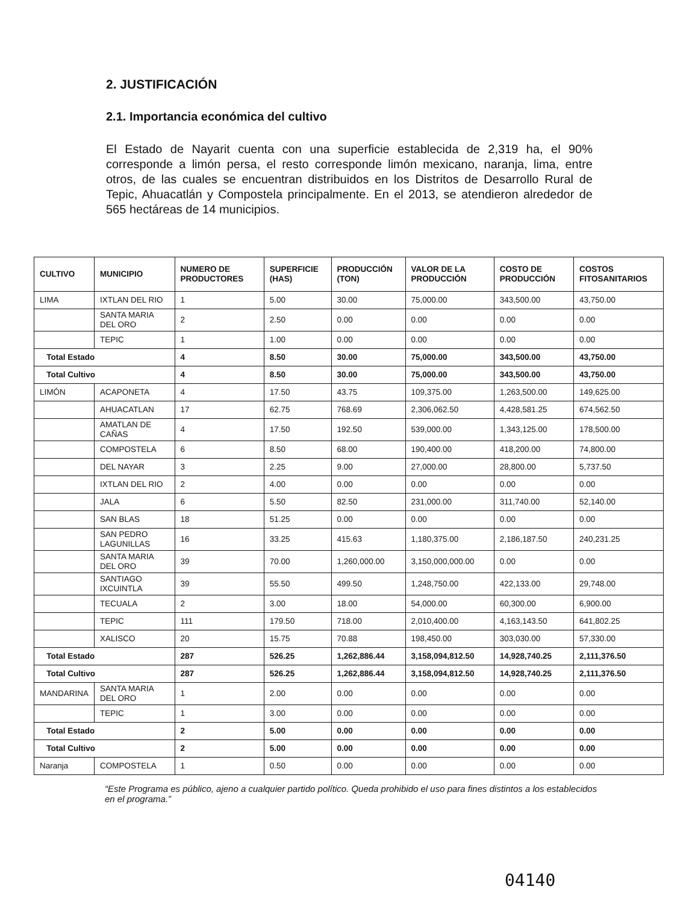2. JUSTIFICACIÓN
2.1. Importancia económica del cultivo
El Estado de Nayarit cuenta con una superficie establecida de 2,319 ha, el 90% corresponde a limón persa, el resto corresponde limón mexicano, naranja, lima, entre otros, de las cuales se encuentran distribuidos en los Distritos de Desarrollo Rural de Tepic, Ahuacatlán y Compostela principalmente. En el 2013, se atendieron alrededor de 565 hectáreas de 14 municipios.
| CULTIVO | MUNICIPIO | NUMERO DE PRODUCTORES | SUPERFICIE (HAS) | PRODUCCIÓN (TON) | VALOR DE LA PRODUCCIÓN | COSTO DE PRODUCCIÓN | COSTOS FITOSANITARIOS |
| --- | --- | --- | --- | --- | --- | --- | --- |
| LIMA | IXTLAN DEL RIO | 1 | 5.00 | 30.00 | 75,000.00 | 343,500.00 | 43,750.00 |
| | SANTA MARIA DEL ORO | 2 | 2.50 | 0.00 | 0.00 | 0.00 | 0.00 |
| | TEPIC | 1 | 1.00 | 0.00 | 0.00 | 0.00 | 0.00 |
| Total Estado | | 4 | 8.50 | 30.00 | 75,000.00 | 343,500.00 | 43,750.00 |
| Total Cultivo | | 4 | 8.50 | 30.00 | 75,000.00 | 343,500.00 | 43,750.00 |
| LIMÓN | ACAPONETA | 4 | 17.50 | 43.75 | 109,375.00 | 1,263,500.00 | 149,625.00 |
| | AHUACATLAN | 17 | 62.75 | 768.69 | 2,306,062.50 | 4,428,581.25 | 674,562.50 |
| | AMATLAN DE CAÑAS | 4 | 17.50 | 192.50 | 539,000.00 | 1,343,125.00 | 178,500.00 |
| | COMPOSTELA | 6 | 8.50 | 68.00 | 190,400.00 | 418,200.00 | 74,800.00 |
| | DEL NAYAR | 3 | 2.25 | 9.00 | 27,000.00 | 28,800.00 | 5,737.50 |
| | IXTLAN DEL RIO | 2 | 4.00 | 0.00 | 0.00 | 0.00 | 0.00 |
| | JALA | 6 | 5.50 | 82.50 | 231,000.00 | 311,740.00 | 52,140.00 |
| | SAN BLAS | 18 | 51.25 | 0.00 | 0.00 | 0.00 | 0.00 |
| | SAN PEDRO LAGUNILLAS | 16 | 33.25 | 415.63 | 1,180,375.00 | 2,186,187.50 | 240,231.25 |
| | SANTA MARIA DEL ORO | 39 | 70.00 | 1,260,000.00 | 3,150,000,000.00 | 0.00 | 0.00 |
| | SANTIAGO IXCUINTLA | 39 | 55.50 | 499.50 | 1,248,750.00 | 422,133.00 | 29,748.00 |
| | TECUALA | 2 | 3.00 | 18.00 | 54,000.00 | 60,300.00 | 6,900.00 |
| | TEPIC | 111 | 179.50 | 718.00 | 2,010,400.00 | 4,163,143.50 | 641,802.25 |
| | XALISCO | 20 | 15.75 | 70.88 | 198,450.00 | 303,030.00 | 57,330.00 |
| Total Estado | | 287 | 526.25 | 1,262,886.44 | 3,158,094,812.50 | 14,928,740.25 | 2,111,376.50 |
| Total Cultivo | | 287 | 526.25 | 1,262,886.44 | 3,158,094,812.50 | 14,928,740.25 | 2,111,376.50 |
| MANDARINA | SANTA MARIA DEL ORO | 1 | 2.00 | 0.00 | 0.00 | 0.00 | 0.00 |
| | TEPIC | 1 | 3.00 | 0.00 | 0.00 | 0.00 | 0.00 |
| Total Estado | | 2 | 5.00 | 0.00 | 0.00 | 0.00 | 0.00 |
| Total Cultivo | | 2 | 5.00 | 0.00 | 0.00 | 0.00 | 0.00 |
| Naranja | COMPOSTELA | 1 | 0.50 | 0.00 | 0.00 | 0.00 | 0.00 |
“Este Programa es público, ajeno a cualquier partido político. Queda prohibido el uso para fines distintos a los establecidos en el programa.”
04140